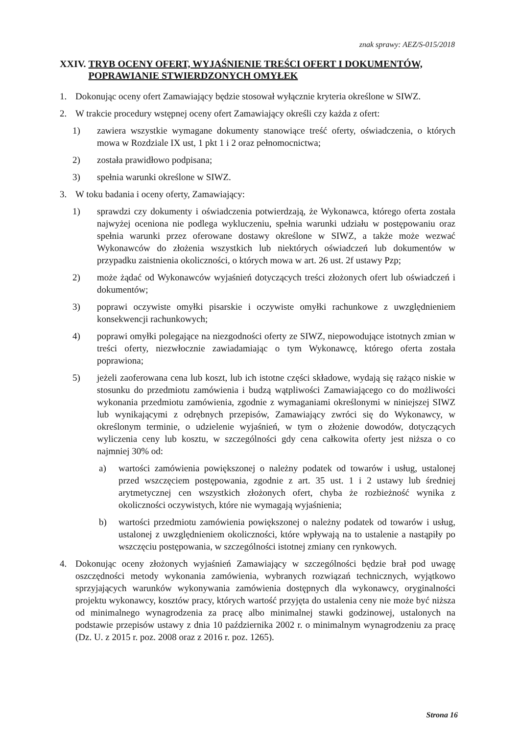znak sprawy: AEZ/S-015/2018
XXIV. TRYB OCENY OFERT, WYJAŚNIENIE TREŚCI OFERT I DOKUMENTÓW, POPRAWIANIE STWIERDZONYCH OMYŁEK
1. Dokonując oceny ofert Zamawiający będzie stosował wyłącznie kryteria określone w SIWZ.
2. W trakcie procedury wstępnej oceny ofert Zamawiający określi czy każda z ofert:
1) zawiera wszystkie wymagane dokumenty stanowiące treść oferty, oświadczenia, o których mowa w Rozdziale IX ust, 1 pkt 1 i 2 oraz pełnomocnictwa;
2) została prawidłowo podpisana;
3) spełnia warunki określone w SIWZ.
3. W toku badania i oceny oferty, Zamawiający:
1) sprawdzi czy dokumenty i oświadczenia potwierdzają, że Wykonawca, którego oferta została najwyżej oceniona nie podlega wykluczeniu, spełnia warunki udziału w postępowaniu oraz spełnia warunki przez oferowane dostawy określone w SIWZ, a także może wezwać Wykonawców do złożenia wszystkich lub niektórych oświadczeń lub dokumentów w przypadku zaistnienia okoliczności, o których mowa w art. 26 ust. 2f ustawy Pzp;
2) może żądać od Wykonawców wyjaśnień dotyczących treści złożonych ofert lub oświadczeń i dokumentów;
3) poprawi oczywiste omyłki pisarskie i oczywiste omyłki rachunkowe z uwzględnieniem konsekwencji rachunkowych;
4) poprawi omyłki polegające na niezgodności oferty ze SIWZ, niepowodujące istotnych zmian w treści oferty, niezwłocznie zawiadamiając o tym Wykonawcę, którego oferta została poprawiona;
5) jeżeli zaoferowana cena lub koszt, lub ich istotne części składowe, wydają się rażąco niskie w stosunku do przedmiotu zamówienia i budzą wątpliwości Zamawiającego co do możliwości wykonania przedmiotu zamówienia, zgodnie z wymaganiami określonymi w niniejszej SIWZ lub wynikającymi z odrębnych przepisów, Zamawiający zwróci się do Wykonawcy, w określonym terminie, o udzielenie wyjaśnień, w tym o złożenie dowodów, dotyczących wyliczenia ceny lub kosztu, w szczególności gdy cena całkowita oferty jest niższa o co najmniej 30% od:
a) wartości zamówienia powiększonej o należny podatek od towarów i usług, ustalonej przed wszczęciem postępowania, zgodnie z art. 35 ust. 1 i 2 ustawy lub średniej arytmetycznej cen wszystkich złożonych ofert, chyba że rozbieżność wynika z okoliczności oczywistych, które nie wymagają wyjaśnienia;
b) wartości przedmiotu zamówienia powiększonej o należny podatek od towarów i usług, ustalonej z uwzględnieniem okoliczności, które wpływają na to ustalenie a nastąpiły po wszczęciu postępowania, w szczególności istotnej zmiany cen rynkowych.
4. Dokonując oceny złożonych wyjaśnień Zamawiający w szczególności będzie brał pod uwagę oszczędności metody wykonania zamówienia, wybranych rozwiązań technicznych, wyjątkowo sprzyjających warunków wykonywania zamówienia dostępnych dla wykonawcy, oryginalności projektu wykonawcy, kosztów pracy, których wartość przyjęta do ustalenia ceny nie może być niższa od minimalnego wynagrodzenia za pracę albo minimalnej stawki godzinowej, ustalonych na podstawie przepisów ustawy z dnia 10 października 2002 r. o minimalnym wynagrodzeniu za pracę (Dz. U. z 2015 r. poz. 2008 oraz z 2016 r. poz. 1265).
Strona 16